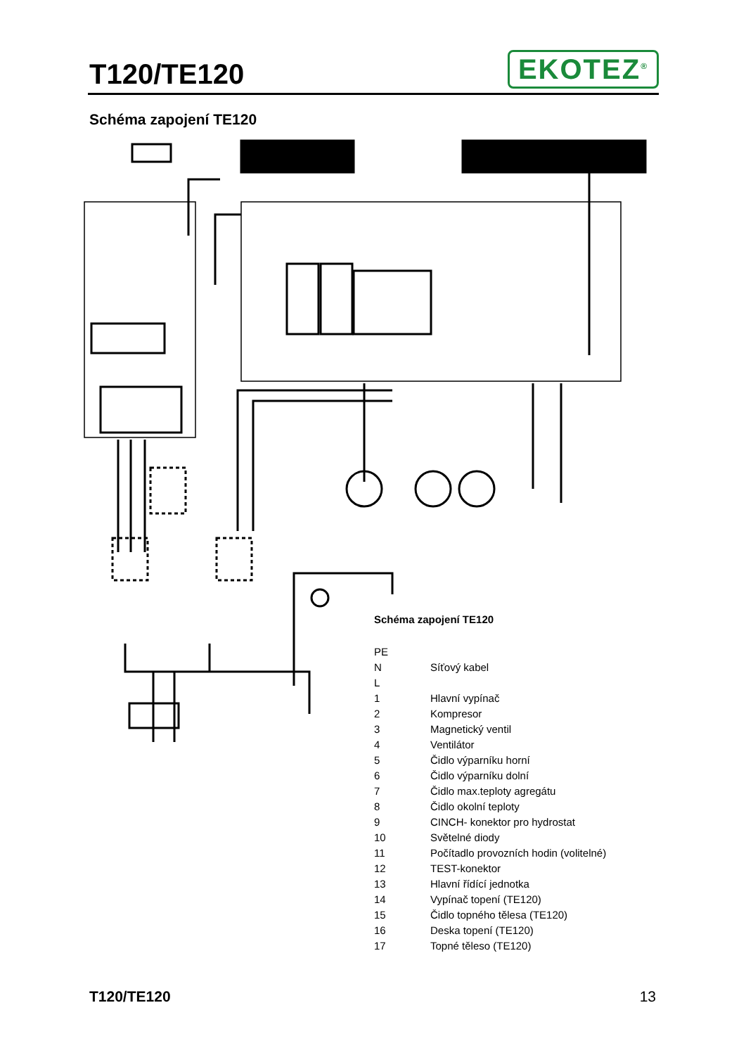T120/TE120
EKOTEZ<sup>®</sup>
Schéma zapojení TE120
Schéma zapojení TE120
| PE | |
| N | Síťový kabel |
| L | |
| 1 | Hlavní vypínač |
| 2 | Kompresor |
| 3 | Magnetický ventil |
| 4 | Ventilátor |
| 5 | Čidlo výparníku horní |
| 6 | Čidlo výparníku dolní |
| 7 | Čidlo max.teploty agregátu |
| 8 | Čidlo okolní teploty |
| 9 | CINCH- konektor pro hydrostat |
| 10 | Světelné diody |
| 11 | Počítadlo provozních hodin (volitelné) |
| 12 | TEST-konektor |
| 13 | Hlavní řídící jednotka |
| 14 | Vypínač topení (TE120) |
| 15 | Čidlo topného tělesa (TE120) |
| 16 | Deska topení (TE120) |
| 17 | Topné těleso (TE120) |
T120/TE120 13